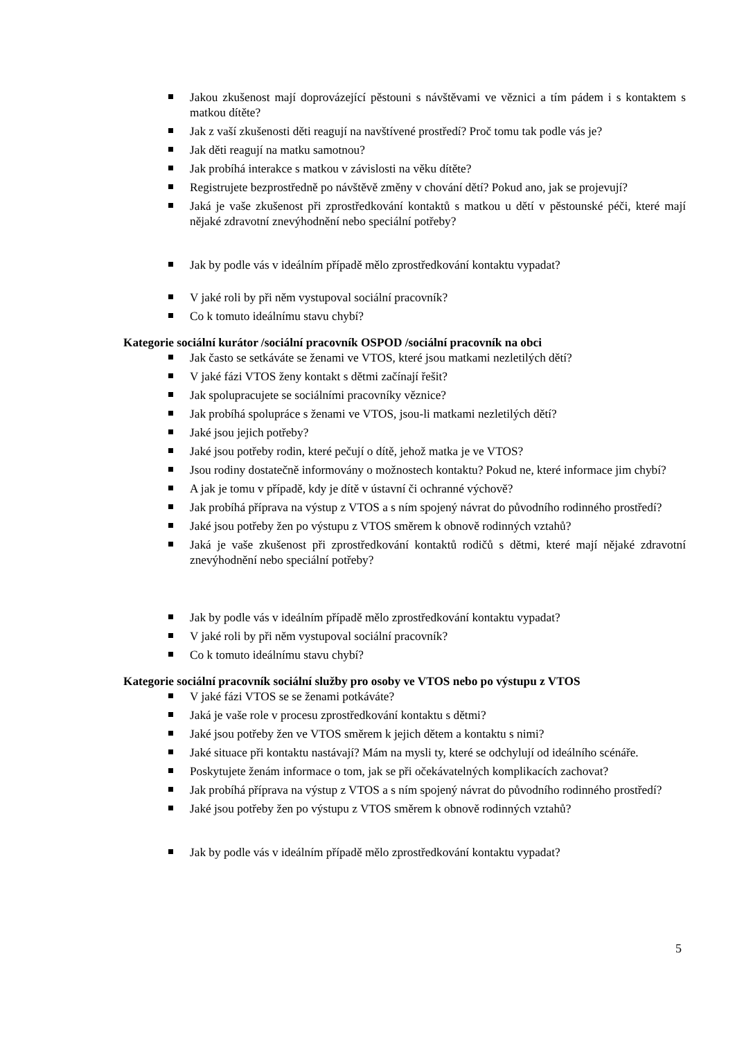Jakou zkušenost mají doprovázející pěstouni s návštěvami ve věznici a tím pádem i s kontaktem s matkou dítěte?
Jak z vaší zkušenosti děti reagují na navštívené prostředí? Proč tomu tak podle vás je?
Jak děti reagují na matku samotnou?
Jak probíhá interakce s matkou v závislosti na věku dítěte?
Registrujete bezprostředně po návštěvě změny v chování dětí? Pokud ano, jak se projevují?
Jaká je vaše zkušenost při zprostředkování kontaktů s matkou u dětí v pěstounské péči, které mají nějaké zdravotní znevýhodnění nebo speciální potřeby?
Jak by podle vás v ideálním případě mělo zprostředkování kontaktu vypadat?
V jaké roli by při něm vystupoval sociální pracovník?
Co k tomuto ideálnímu stavu chybí?
Kategorie sociální kurátor /sociální pracovník OSPOD /sociální pracovník na obci
Jak často se setkáváte se ženami ve VTOS, které jsou matkami nezletilých dětí?
V jaké fázi VTOS ženy kontakt s dětmi začínají řešit?
Jak spolupracujete se sociálními pracovníky věznice?
Jak probíhá spolupráce s ženami ve VTOS, jsou-li matkami nezletilých dětí?
Jaké jsou jejich potřeby?
Jaké jsou potřeby rodin, které pečují o dítě, jehož matka je ve VTOS?
Jsou rodiny dostatečně informovány o možnostech kontaktu? Pokud ne, které informace jim chybí?
A jak je tomu v případě, kdy je dítě v ústavní či ochranné výchově?
Jak probíhá příprava na výstup z VTOS a s ním spojený návrat do původního rodinného prostředí?
Jaké jsou potřeby žen po výstupu z VTOS směrem k obnově rodinných vztahů?
Jaká je vaše zkušenost při zprostředkování kontaktů rodičů s dětmi, které mají nějaké zdravotní znevýhodnění nebo speciální potřeby?
Jak by podle vás v ideálním případě mělo zprostředkování kontaktu vypadat?
V jaké roli by při něm vystupoval sociální pracovník?
Co k tomuto ideálnímu stavu chybí?
Kategorie sociální pracovník sociální služby pro osoby ve VTOS nebo po výstupu z VTOS
V jaké fázi VTOS se se ženami potkáváte?
Jaká je vaše role v procesu zprostředkování kontaktu s dětmi?
Jaké jsou potřeby žen ve VTOS směrem k jejich dětem a kontaktu s nimi?
Jaké situace při kontaktu nastávají? Mám na mysli ty, které se odchylují od ideálního scénáře.
Poskytujete ženám informace o tom, jak se při očekávatelných komplikacích zachovat?
Jak probíhá příprava na výstup z VTOS a s ním spojený návrat do původního rodinného prostředí?
Jaké jsou potřeby žen po výstupu z VTOS směrem k obnově rodinných vztahů?
Jak by podle vás v ideálním případě mělo zprostředkování kontaktu vypadat?
5